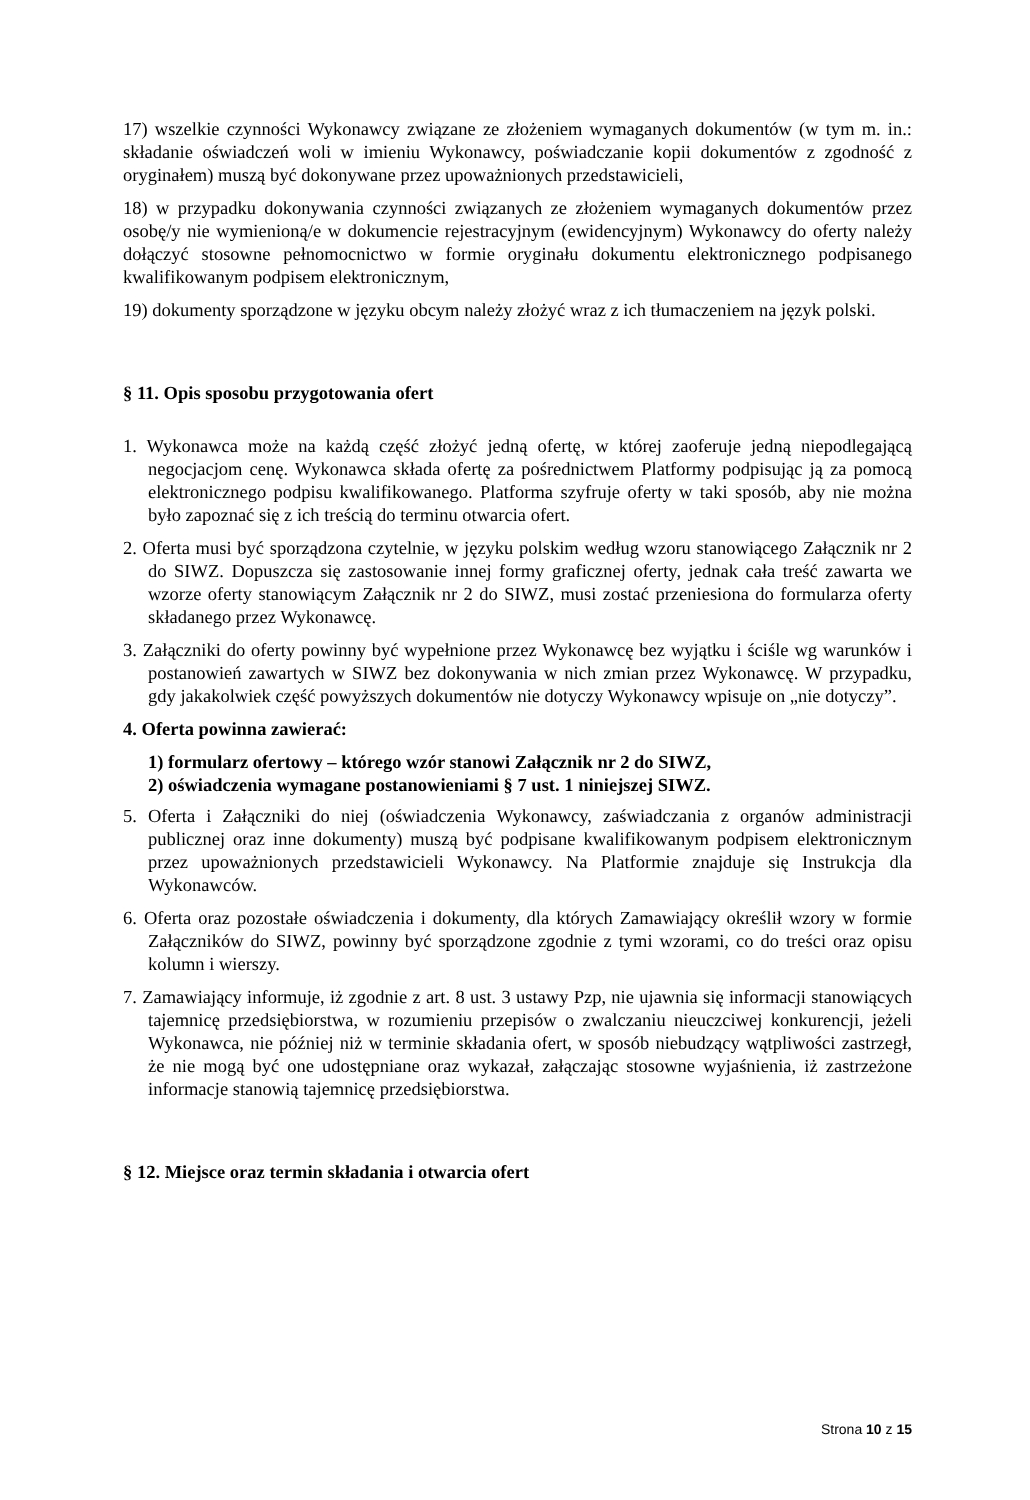17) wszelkie czynności Wykonawcy związane ze złożeniem wymaganych dokumentów (w tym m. in.: składanie oświadczeń woli w imieniu Wykonawcy, poświadczanie kopii dokumentów z zgodność z oryginałem) muszą być dokonywane przez upoważnionych przedstawicieli,
18) w przypadku dokonywania czynności związanych ze złożeniem wymaganych dokumentów przez osobę/y nie wymienioną/e w dokumencie rejestracyjnym (ewidencyjnym) Wykonawcy do oferty należy dołączyć stosowne pełnomocnictwo w formie oryginału dokumentu elektronicznego podpisanego kwalifikowanym podpisem elektronicznym,
19) dokumenty sporządzone w języku obcym należy złożyć wraz z ich tłumaczeniem na język polski.
§ 11. Opis sposobu przygotowania ofert
1. Wykonawca może na każdą część złożyć jedną ofertę, w której zaoferuje jedną niepodlegającą negocjacjom cenę. Wykonawca składa ofertę za pośrednictwem Platformy podpisując ją za pomocą elektronicznego podpisu kwalifikowanego. Platforma szyfruje oferty w taki sposób, aby nie można było zapoznać się z ich treścią do terminu otwarcia ofert.
2. Oferta musi być sporządzona czytelnie, w języku polskim według wzoru stanowiącego Załącznik nr 2 do SIWZ. Dopuszcza się zastosowanie innej formy graficznej oferty, jednak cała treść zawarta we wzorze oferty stanowiącym Załącznik nr 2 do SIWZ, musi zostać przeniesiona do formularza oferty składanego przez Wykonawcę.
3. Załączniki do oferty powinny być wypełnione przez Wykonawcę bez wyjątku i ściśle wg warunków i postanowień zawartych w SIWZ bez dokonywania w nich zmian przez Wykonawcę. W przypadku, gdy jakakolwiek część powyższych dokumentów nie dotyczy Wykonawcy wpisuje on „nie dotyczy”.
4. Oferta powinna zawierać:
1) formularz ofertowy – którego wzór stanowi Załącznik nr 2 do SIWZ,
2) oświadczenia wymagane postanowieniami § 7 ust. 1 niniejszej SIWZ.
5. Oferta i Załączniki do niej (oświadczenia Wykonawcy, zaświadczania z organów administracji publicznej oraz inne dokumenty) muszą być podpisane kwalifikowanym podpisem elektronicznym przez upoważnionych przedstawicieli Wykonawcy. Na Platformie znajduje się Instrukcja dla Wykonawców.
6. Oferta oraz pozostałe oświadczenia i dokumenty, dla których Zamawiający określił wzory w formie Załączników do SIWZ, powinny być sporządzone zgodnie z tymi wzorami, co do treści oraz opisu kolumn i wierszy.
7. Zamawiający informuje, iż zgodnie z art. 8 ust. 3 ustawy Pzp, nie ujawnia się informacji stanowiących tajemnicę przedsiębiorstwa, w rozumieniu przepisów o zwalczaniu nieuczciwej konkurencji, jeżeli Wykonawca, nie później niż w terminie składania ofert, w sposób niebudzący wątpliwości zastrzegł, że nie mogą być one udostępniane oraz wykazał, załączając stosowne wyjaśnienia, iż zastrzeżone informacje stanowią tajemnicę przedsiębiorstwa.
§ 12. Miejsce oraz termin składania i otwarcia ofert
Strona 10 z 15